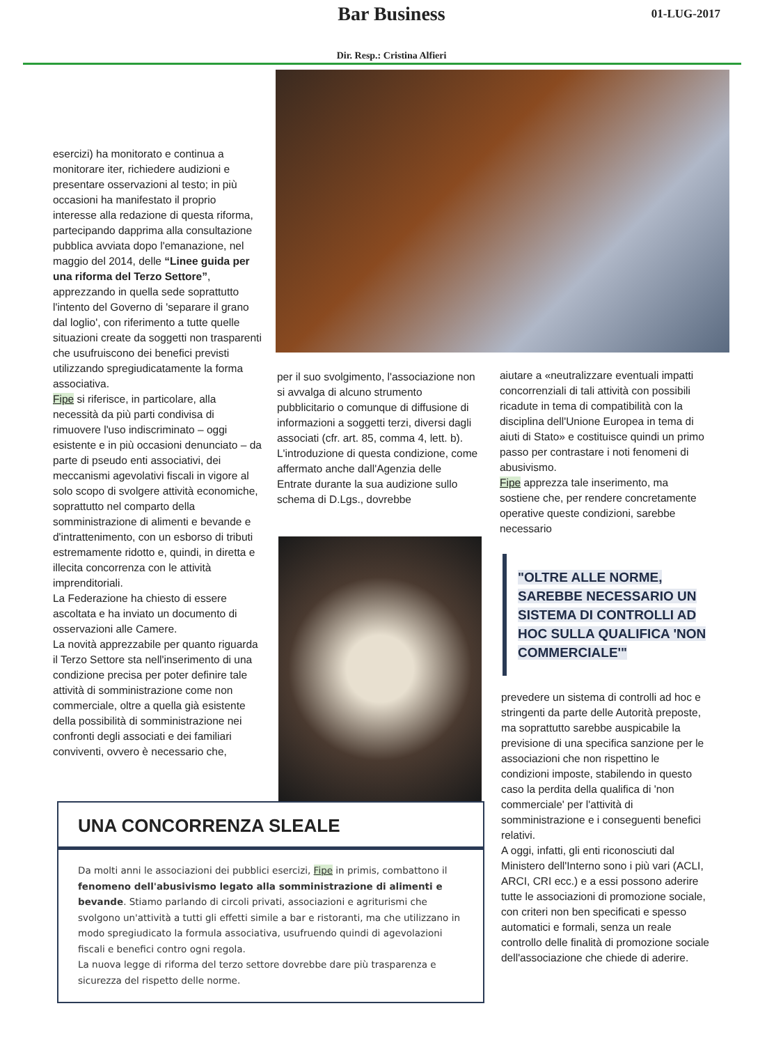Bar Business 01-LUG-2017
Dir. Resp.: Cristina Alfieri
esercizi) ha monitorato e continua a monitorare iter, richiedere audizioni e presentare osservazioni al testo; in più occasioni ha manifestato il proprio interesse alla redazione di questa riforma, partecipando dapprima alla consultazione pubblica avviata dopo l'emanazione, nel maggio del 2014, delle “Linee guida per una riforma del Terzo Settore”, apprezzando in quella sede soprattutto l'intento del Governo di 'separare il grano dal loglio', con riferimento a tutte quelle situazioni create da soggetti non trasparenti che usufruiscono dei benefici previsti utilizzando spregiudicatamente la forma associativa.
Fipe si riferisce, in particolare, alla necessità da più parti condivisa di rimuovere l'uso indiscriminato – oggi esistente e in più occasioni denunciato – da parte di pseudo enti associativi, dei meccanismi agevolativi fiscali in vigore al solo scopo di svolgere attività economiche, soprattutto nel comparto della somministrazione di alimenti e bevande e d'intrattenimento, con un esborso di tributi estremamente ridotto e, quindi, in diretta e illecita concorrenza con le attività imprenditoriali.
La Federazione ha chiesto di essere ascoltata e ha inviato un documento di osservazioni alle Camere.
La novità apprezzabile per quanto riguarda il Terzo Settore sta nell'inserimento di una condizione precisa per poter definire tale attività di somministrazione come non commerciale, oltre a quella già esistente della possibilità di somministrazione nei confronti degli associati e dei familiari conviventi, ovvero è necessario che,
per il suo svolgimento, l'associazione non si avvalga di alcuno strumento pubblicitario o comunque di diffusione di informazioni a soggetti terzi, diversi dagli associati (cfr. art. 85, comma 4, lett. b).
L'introduzione di questa condizione, come affermato anche dall'Agenzia delle Entrate durante la sua audizione sullo schema di D.Lgs., dovrebbe
aiutare a «neutralizzare eventuali impatti concorrenziali di tali attività con possibili ricadute in tema di compatibilità con la disciplina dell'Unione Europea in tema di aiuti di Stato» e costituisce quindi un primo passo per contrastare i noti fenomeni di abusivismo.
Fipe apprezza tale inserimento, ma sostiene che, per rendere concretamente operative queste condizioni, sarebbe necessario
"OLTRE ALLE NORME, SAREBBE NECESSARIO UN SISTEMA DI CONTROLLI AD HOC SULLA QUALIFICA 'NON COMMERCIALE'"
prevedere un sistema di controlli ad hoc e stringenti da parte delle Autorità preposte, ma soprattutto sarebbe auspicabile la previsione di una specifica sanzione per le associazioni che non rispettino le condizioni imposte, stabilendo in questo caso la perdita della qualifica di 'non commerciale' per l'attività di somministrazione e i conseguenti benefici relativi.
A oggi, infatti, gli enti riconosciuti dal Ministero dell'Interno sono i più vari (ACLI, ARCI, CRI ecc.) e a essi possono aderire tutte le associazioni di promozione sociale, con criteri non ben specificati e spesso automatici e formali, senza un reale controllo delle finalità di promozione sociale dell'associazione che chiede di aderire.
UNA CONCORRENZA SLEALE
Da molti anni le associazioni dei pubblici esercizi, Fipe in primis, combattono il fenomeno dell'abusivismo legato alla somministrazione di alimenti e bevande. Stiamo parlando di circoli privati, associazioni e agriturismi che svolgono un'attività a tutti gli effetti simile a bar e ristoranti, ma che utilizzano in modo spregiudicato la formula associativa, usufruendo quindi di agevolazioni fiscali e benefici contro ogni regola.
La nuova legge di riforma del terzo settore dovrebbe dare più trasparenza e sicurezza del rispetto delle norme.